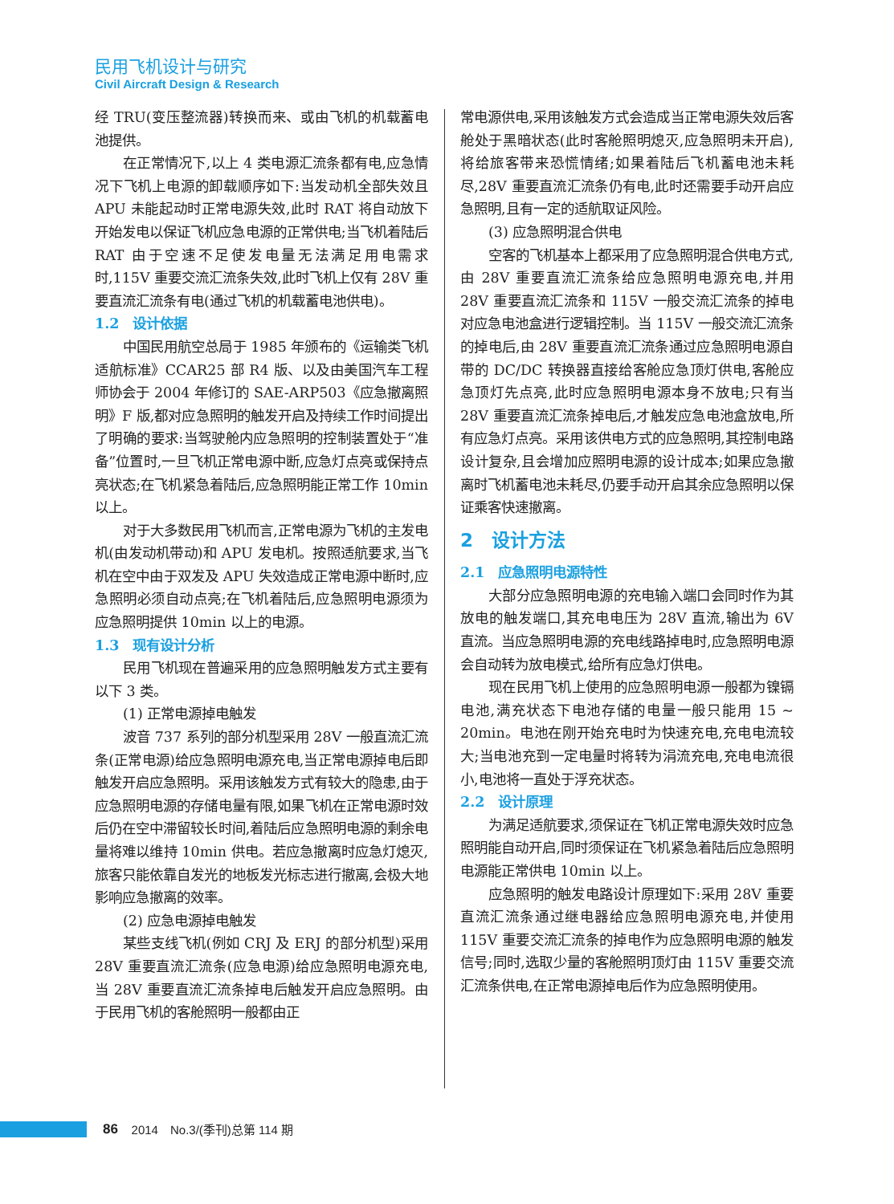民用飞机设计与研究
Civil Aircraft Design & Research
经 TRU(变压整流器)转换而来、或由飞机的机载蓄电池提供。
在正常情况下,以上 4 类电源汇流条都有电,应急情况下飞机上电源的卸载顺序如下:当发动机全部失效且 APU 未能起动时正常电源失效,此时 RAT 将自动放下开始发电以保证飞机应急电源的正常供电;当飞机着陆后 RAT 由于空速不足使发电量无法满足用电需求时,115V 重要交流汇流条失效,此时飞机上仅有 28V 重要直流汇流条有电(通过飞机的机载蓄电池供电)。
1.2　设计依据
中国民用航空总局于 1985 年颁布的《运输类飞机适航标准》CCAR25 部 R4 版、以及由美国汽车工程师协会于 2004 年修订的 SAE-ARP503《应急撤离照明》F 版,都对应急照明的触发开启及持续工作时间提出了明确的要求:当驾驶舱内应急照明的控制装置处于“准备”位置时,一旦飞机正常电源中断,应急灯点亮或保持点亮状态;在飞机紧急着陆后,应急照明能正常工作 10min 以上。
对于大多数民用飞机而言,正常电源为飞机的主发电机(由发动机带动)和 APU 发电机。按照适航要求,当飞机在空中由于双发及 APU 失效造成正常电源中断时,应急照明必须自动点亮;在飞机着陆后,应急照明电源须为应急照明提供 10min 以上的电源。
1.3　现有设计分析
民用飞机现在普遍采用的应急照明触发方式主要有以下 3 类。
(1) 正常电源掉电触发
波音 737 系列的部分机型采用 28V 一般直流汇流条(正常电源)给应急照明电源充电,当正常电源掉电后即触发开启应急照明。采用该触发方式有较大的隐患,由于应急照明电源的存储电量有限,如果飞机在正常电源时效后仍在空中滞留较长时间,着陆后应急照明电源的剩余电量将难以维持 10min 供电。若应急撤离时应急灯熄灭,旅客只能依靠自发光的地板发光标志进行撤离,会极大地影响应急撤离的效率。
(2) 应急电源掉电触发
某些支线飞机(例如 CRJ 及 ERJ 的部分机型)采用 28V 重要直流汇流条(应急电源)给应急照明电源充电,当 28V 重要直流汇流条掉电后触发开启应急照明。由于民用飞机的客舱照明一般都由正
常电源供电,采用该触发方式会造成当正常电源失效后客舱处于黑暗状态(此时客舱照明熄灭,应急照明未开启),将给旅客带来恐慌情绪;如果着陆后飞机蓄电池未耗尽,28V 重要直流汇流条仍有电,此时还需要手动开启应急照明,且有一定的适航取证风险。
(3) 应急照明混合供电
空客的飞机基本上都采用了应急照明混合供电方式,由 28V 重要直流汇流条给应急照明电源充电,并用 28V 重要直流汇流条和 115V 一般交流汇流条的掉电对应急电池盒进行逻辑控制。当 115V 一般交流汇流条的掉电后,由 28V 重要直流汇流条通过应急照明电源自带的 DC/DC 转换器直接给客舱应急顶灯供电,客舱应急顶灯先点亮,此时应急照明电源本身不放电;只有当 28V 重要直流汇流条掉电后,才触发应急电池盒放电,所有应急灯点亮。采用该供电方式的应急照明,其控制电路设计复杂,且会增加应照明电源的设计成本;如果应急撤离时飞机蓄电池未耗尽,仍要手动开启其余应急照明以保证乘客快速撤离。
2　设计方法
2.1　应急照明电源特性
大部分应急照明电源的充电输入端口会同时作为其放电的触发端口,其充电电压为 28V 直流,输出为 6V 直流。当应急照明电源的充电线路掉电时,应急照明电源会自动转为放电模式,给所有应急灯供电。
现在民用飞机上使用的应急照明电源一般都为镍镉电池,满充状态下电池存储的电量一般只能用 15 ~ 20min。电池在刚开始充电时为快速充电,充电电流较大;当电池充到一定电量时将转为涓流充电,充电电流很小,电池将一直处于浮充状态。
2.2　设计原理
为满足适航要求,须保证在飞机正常电源失效时应急照明能自动开启,同时须保证在飞机紧急着陆后应急照明电源能正常供电 10min 以上。
应急照明的触发电路设计原理如下:采用 28V 重要直流汇流条通过继电器给应急照明电源充电,并使用 115V 重要交流汇流条的掉电作为应急照明电源的触发信号;同时,选取少量的客舱照明顶灯由 115V 重要交流汇流条供电,在正常电源掉电后作为应急照明使用。
86 2014　No.3/(季刊)总第 114 期